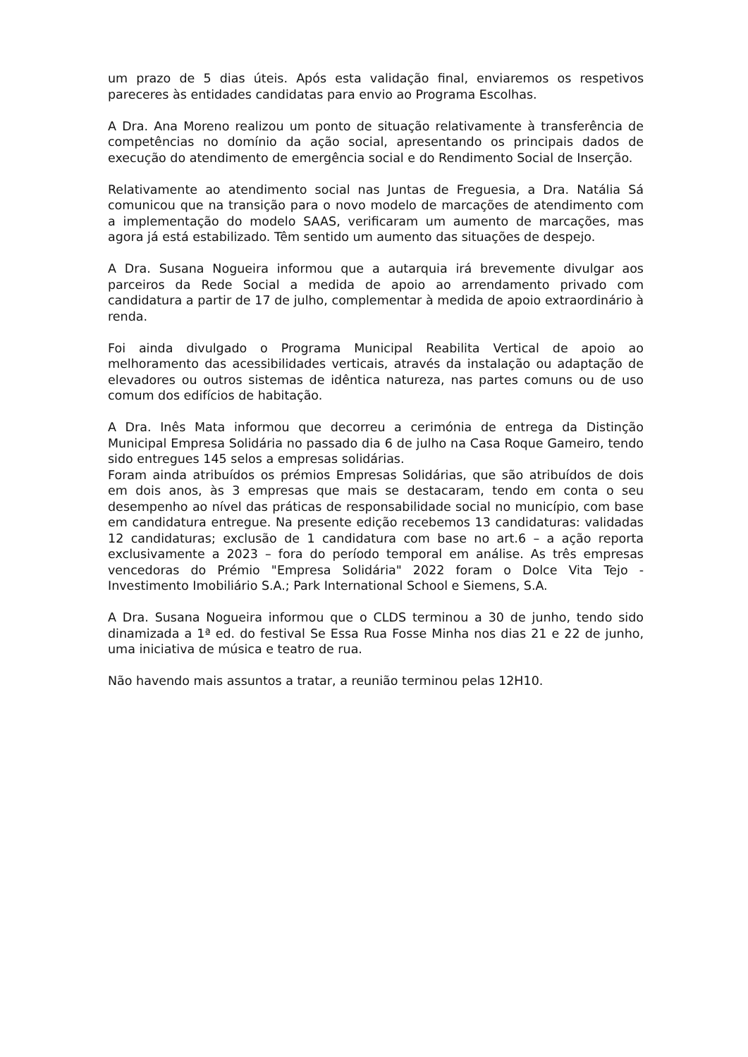um prazo de 5 dias úteis. Após esta validação final, enviaremos os respetivos pareceres às entidades candidatas para envio ao Programa Escolhas.
A Dra. Ana Moreno realizou um ponto de situação relativamente à transferência de competências no domínio da ação social, apresentando os principais dados de execução do atendimento de emergência social e do Rendimento Social de Inserção.
Relativamente ao atendimento social nas Juntas de Freguesia, a Dra. Natália Sá comunicou que na transição para o novo modelo de marcações de atendimento com a implementação do modelo SAAS, verificaram um aumento de marcações, mas agora já está estabilizado. Têm sentido um aumento das situações de despejo.
A Dra. Susana Nogueira informou que a autarquia irá brevemente divulgar aos parceiros da Rede Social a medida de apoio ao arrendamento privado com candidatura a partir de 17 de julho, complementar à medida de apoio extraordinário à renda.
Foi ainda divulgado o Programa Municipal Reabilita Vertical de apoio ao melhoramento das acessibilidades verticais, através da instalação ou adaptação de elevadores ou outros sistemas de idêntica natureza, nas partes comuns ou de uso comum dos edifícios de habitação.
A Dra. Inês Mata informou que decorreu a cerimónia de entrega da Distinção Municipal Empresa Solidária no passado dia 6 de julho na Casa Roque Gameiro, tendo sido entregues 145 selos a empresas solidárias.
Foram ainda atribuídos os prémios Empresas Solidárias, que são atribuídos de dois em dois anos, às 3 empresas que mais se destacaram, tendo em conta o seu desempenho ao nível das práticas de responsabilidade social no município, com base em candidatura entregue. Na presente edição recebemos 13 candidaturas: validadas 12 candidaturas; exclusão de 1 candidatura com base no art.6 – a ação reporta exclusivamente a 2023 – fora do período temporal em análise. As três empresas vencedoras do Prémio "Empresa Solidária" 2022 foram o Dolce Vita Tejo - Investimento Imobiliário S.A.; Park International School e Siemens, S.A.
A Dra. Susana Nogueira informou que o CLDS terminou a 30 de junho, tendo sido dinamizada a 1ª ed. do festival Se Essa Rua Fosse Minha nos dias 21 e 22 de junho, uma iniciativa de música e teatro de rua.
Não havendo mais assuntos a tratar, a reunião terminou pelas 12H10.